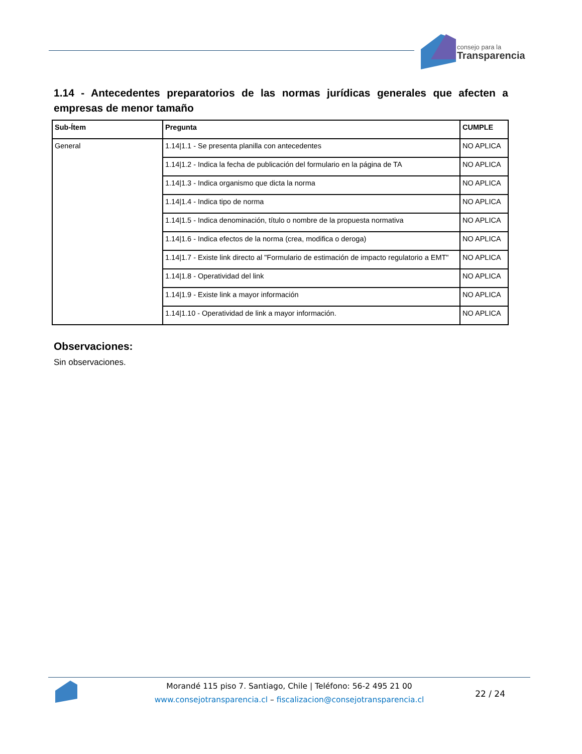consejo para la
Transparencia
1.14 - Antecedentes preparatorios de las normas jurídicas generales que afecten a empresas de menor tamaño
| Sub-Ítem | Pregunta | CUMPLE |
| --- | --- | --- |
| General | 1.14/1.1 - Se presenta planilla con antecedentes | NO APLICA |
| | 1.14/1.2 - Indica la fecha de publicación del formulario en la página de TA | NO APLICA |
| | 1.14/1.3 - Indica organismo que dicta la norma | NO APLICA |
| | 1.14/1.4 - Indica tipo de norma | NO APLICA |
| | 1.14/1.5 - Indica denominación, título o nombre de la propuesta normativa | NO APLICA |
| | 1.14/1.6 - Indica efectos de la norma (crea, modifica o deroga) | NO APLICA |
| | 1.14/1.7 - Existe link directo al "Formulario de estimación de impacto regulatorio a EMT" | NO APLICA |
| | 1.14/1.8 - Operatividad del link | NO APLICA |
| | 1.14/1.9 - Existe link a mayor información | NO APLICA |
| | 1.14/1.10 - Operatividad de link a mayor información. | NO APLICA |
Observaciones:
Sin observaciones.
Morandé 115 piso 7. Santiago, Chile | Teléfono: 56-2 495 21 00
www.consejotransparencia.cl – fiscalizacion@consejotransparencia.cl
22 / 24